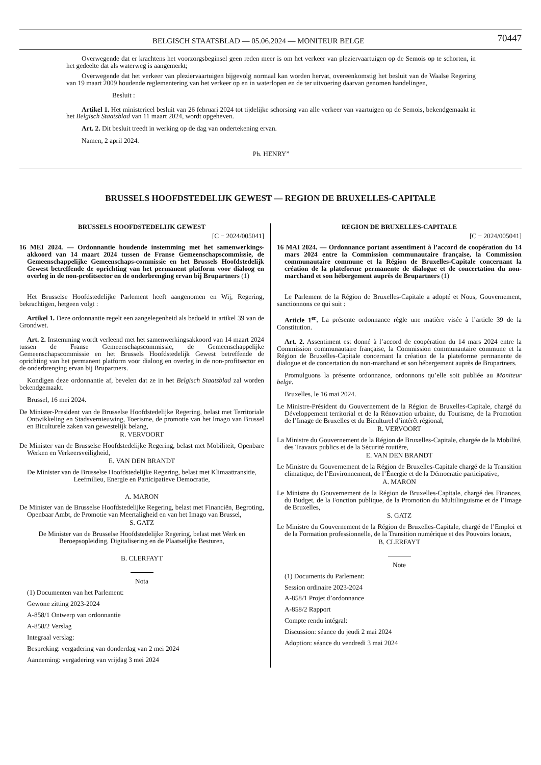BELGISCH STAATSBLAD — 05.06.2024 — MONITEUR BELGE
70447
Overwegende dat er krachtens het voorzorgsbeginsel geen reden meer is om het verkeer van pleziervaartuigen op de Semois op te schorten, in het gedeelte dat als waterweg is aangemerkt;
Overwegende dat het verkeer van pleziervaartuigen bijgevolg normaal kan worden hervat, overeenkomstig het besluit van de Waalse Regering van 19 maart 2009 houdende reglementering van het verkeer op en in waterlopen en de ter uitvoering daarvan genomen handelingen,
Besluit :
Artikel 1. Het ministerieel besluit van 26 februari 2024 tot tijdelijke schorsing van alle verkeer van vaartuigen op de Semois, bekendgemaakt in het Belgisch Staatsblad van 11 maart 2024, wordt opgeheven.
Art. 2. Dit besluit treedt in werking op de dag van ondertekening ervan.
Namen, 2 april 2024.
Ph. HENRY”
BRUSSELS HOOFDSTEDELIJK GEWEST — REGION DE BRUXELLES-CAPITALE
BRUSSELS HOOFDSTEDELIJK GEWEST
[C − 2024/005041]
16 MEI 2024. — Ordonnantie houdende instemming met het samenwerkings-akkoord van 14 maart 2024 tussen de Franse Gemeenschapscommissie, de Gemeenschappelijke Gemeenschaps-commissie en het Brussels Hoofdstedelijk Gewest betreffende de oprichting van het permanent platform voor dialoog en overleg in de non-profitsector en de onderbrenging ervan bij Brupartners (1)
Het Brusselse Hoofdstedelijke Parlement heeft aangenomen en Wij, Regering, bekrachtigen, hetgeen volgt :
Artikel 1. Deze ordonnantie regelt een aangelegenheid als bedoeld in artikel 39 van de Grondwet.
Art. 2. Instemming wordt verleend met het samenwerkingsakkoord van 14 maart 2024 tussen de Franse Gemeenschapscommissie, de Gemeenschappelijke Gemeenschapscommissie en het Brussels Hoofdstedelijk Gewest betreffende de oprichting van het permanent platform voor dialoog en overleg in de non-profitsector en de onderbrenging ervan bij Brupartners.
Kondigen deze ordonnantie af, bevelen dat ze in het Belgisch Staatsblad zal worden bekendgemaakt.
Brussel, 16 mei 2024.
De Minister-President van de Brusselse Hoofdstedelijke Regering, belast met Territoriale Ontwikkeling en Stadsvernieuwing, Toerisme, de promotie van het Imago van Brussel en Biculturele zaken van gewestelijk belang,
R. VERVOORT
De Minister van de Brusselse Hoofdstedelijke Regering, belast met Mobiliteit, Openbare Werken en Verkeersveiligheid,
E. VAN DEN BRANDT
De Minister van de Brusselse Hoofdstedelijke Regering, belast met Klimaattransitie, Leefmilieu, Energie en Participatieve Democratie,
A. MARON
De Minister van de Brusselse Hoofdstedelijke Regering, belast met Financiën, Begroting, Openbaar Ambt, de Promotie van Meertaligheid en van het Imago van Brussel,
S. GATZ
De Minister van de Brusselse Hoofdstedelijke Regering, belast met Werk en Beroepsopleiding, Digitalisering en de Plaatselijke Besturen,
B. CLERFAYT
Nota
(1) Documenten van het Parlement:
Gewone zitting 2023-2024
A-858/1 Ontwerp van ordonnantie
A-858/2 Verslag
Integraal verslag:
Bespreking: vergadering van donderdag van 2 mei 2024
Aanneming: vergadering van vrijdag 3 mei 2024
REGION DE BRUXELLES-CAPITALE
[C − 2024/005041]
16 MAI 2024. — Ordonnance portant assentiment à l’accord de coopération du 14 mars 2024 entre la Commission communautaire française, la Commission communautaire commune et la Région de Bruxelles-Capitale concernant la création de la plateforme permanente de dialogue et de concertation du non-marchand et son hébergement auprès de Brupartners (1)
Le Parlement de la Région de Bruxelles-Capitale a adopté et Nous, Gouvernement, sanctionnons ce qui suit :
Article 1<sup>er</sup>. La présente ordonnance règle une matière visée à l’article 39 de la Constitution.
Art. 2. Assentiment est donné à l’accord de coopération du 14 mars 2024 entre la Commission communautaire française, la Commission communautaire commune et la Région de Bruxelles-Capitale concernant la création de la plateforme permanente de dialogue et de concertation du non-marchand et son hébergement auprès de Brupartners.
Promulguons la présente ordonnance, ordonnons qu’elle soit publiée au Moniteur belge.
Bruxelles, le 16 mai 2024.
Le Ministre-Président du Gouvernement de la Région de Bruxelles-Capitale, chargé du Développement territorial et de la Rénovation urbaine, du Tourisme, de la Promotion de l’Image de Bruxelles et du Biculturel d’intérêt régional,
R. VERVOORT
La Ministre du Gouvernement de la Région de Bruxelles-Capitale, chargée de la Mobilité, des Travaux publics et de la Sécurité routière,
E. VAN DEN BRANDT
Le Ministre du Gouvernement de la Région de Bruxelles-Capitale chargé de la Transition climatique, de l’Environnement, de l’Énergie et de la Démocratie participative,
A. MARON
Le Ministre du Gouvernement de la Région de Bruxelles-Capitale, chargé des Finances, du Budget, de la Fonction publique, de la Promotion du Multilinguisme et de l’Image de Bruxelles,
S. GATZ
Le Ministre du Gouvernement de la Région de Bruxelles-Capitale, chargé de l’Emploi et de la Formation professionnelle, de la Transition numérique et des Pouvoirs locaux,
B. CLERFAYT
Note
(1) Documents du Parlement:
Session ordinaire 2023-2024
A-858/1 Projet d’ordonnance
A-858/2 Rapport
Compte rendu intégral:
Discussion: séance du jeudi 2 mai 2024
Adoption: séance du vendredi 3 mai 2024